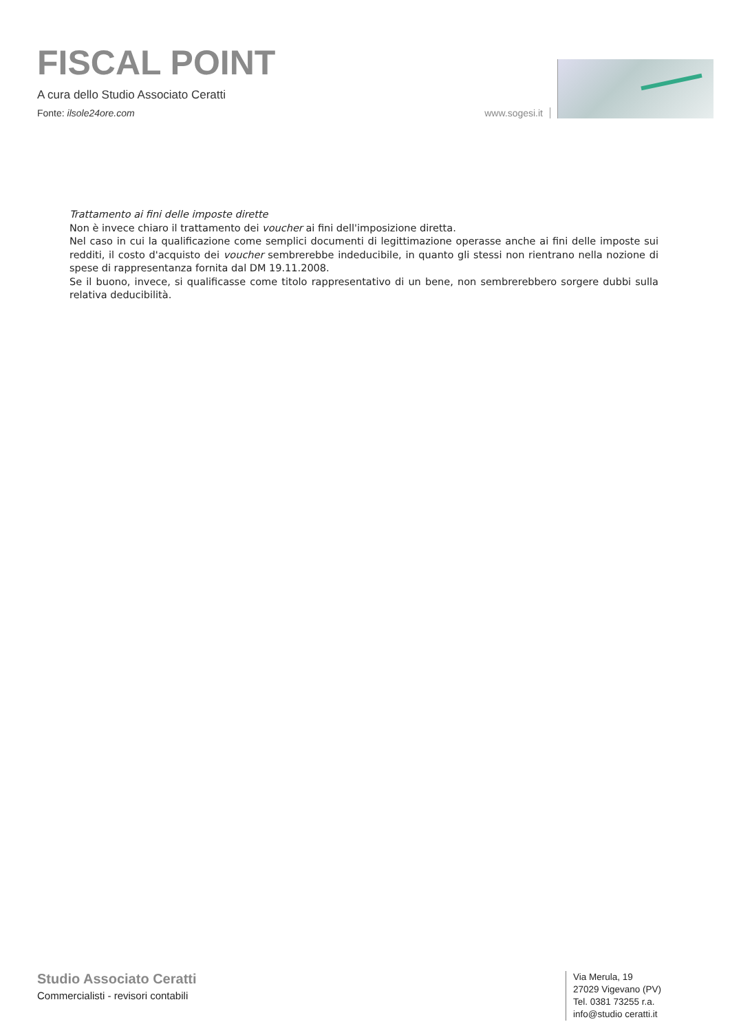FISCAL POINT
A cura dello Studio Associato Ceratti
Fonte: ilsole24ore.com
www.sogesi.it
Trattamento ai fini delle imposte dirette
Non è invece chiaro il trattamento dei voucher ai fini dell'imposizione diretta.
Nel caso in cui la qualificazione come semplici documenti di legittimazione operasse anche ai fini delle imposte sui redditi, il costo d'acquisto dei voucher sembrerebbe indeducibile, in quanto gli stessi non rientrano nella nozione di spese di rappresentanza fornita dal DM 19.11.2008.
Se il buono, invece, si qualificasse come titolo rappresentativo di un bene, non sembrerebbero sorgere dubbi sulla relativa deducibilità.
Studio Associato Ceratti
Commercialisti - revisori contabili
Via Merula, 19
27029 Vigevano (PV)
Tel. 0381 73255 r.a.
info@studio ceratti.it